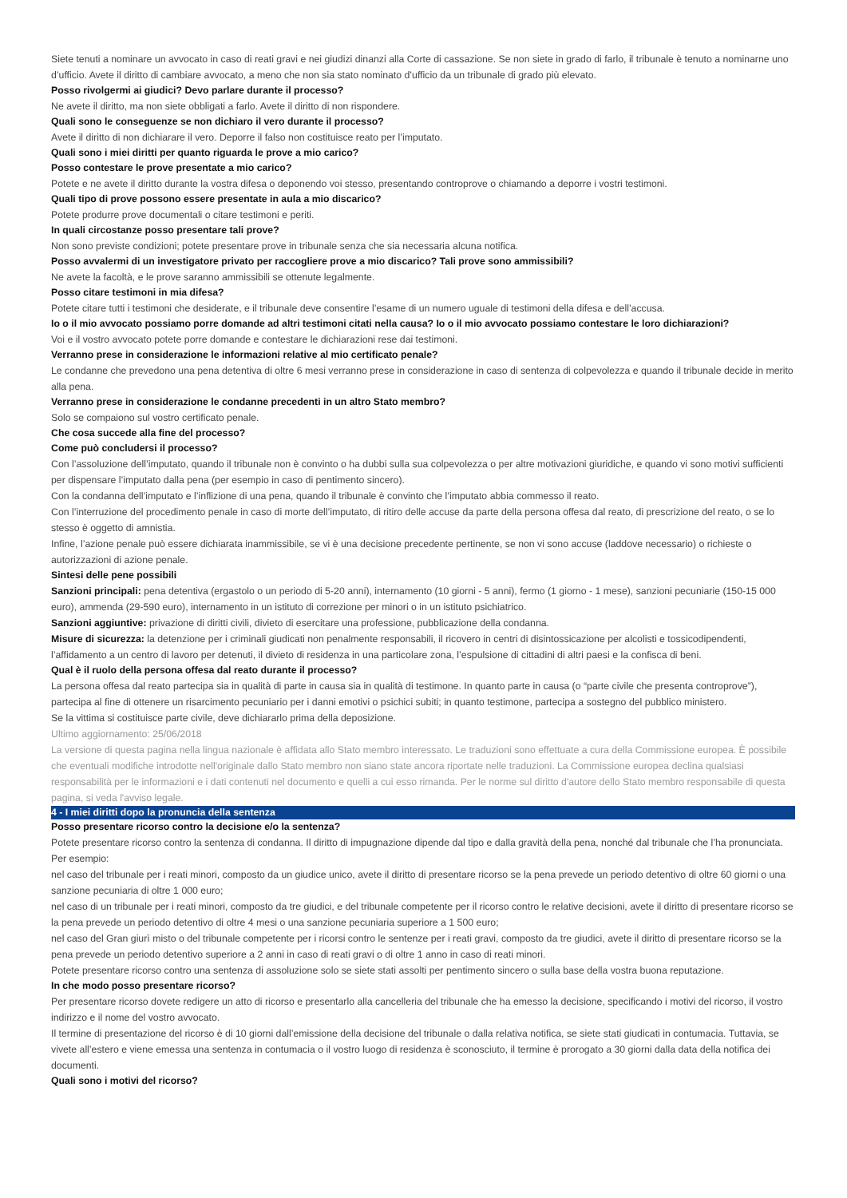Siete tenuti a nominare un avvocato in caso di reati gravi e nei giudizi dinanzi alla Corte di cassazione. Se non siete in grado di farlo, il tribunale è tenuto a nominarne uno d’ufficio. Avete il diritto di cambiare avvocato, a meno che non sia stato nominato d’ufficio da un tribunale di grado più elevato.
Posso rivolgermi ai giudici? Devo parlare durante il processo?
Ne avete il diritto, ma non siete obbligati a farlo. Avete il diritto di non rispondere.
Quali sono le conseguenze se non dichiaro il vero durante il processo?
Avete il diritto di non dichiarare il vero. Deporre il falso non costituisce reato per l’imputato.
Quali sono i miei diritti per quanto riguarda le prove a mio carico?
Posso contestare le prove presentate a mio carico?
Potete e ne avete il diritto durante la vostra difesa o deponendo voi stesso, presentando controprove o chiamando a deporre i vostri testimoni.
Quali tipo di prove possono essere presentate in aula a mio discarico?
Potete produrre prove documentali o citare testimoni e periti.
In quali circostanze posso presentare tali prove?
Non sono previste condizioni; potete presentare prove in tribunale senza che sia necessaria alcuna notifica.
Posso avvalermi di un investigatore privato per raccogliere prove a mio discarico? Tali prove sono ammissibili?
Ne avete la facoltà, e le prove saranno ammissibili se ottenute legalmente.
Posso citare testimoni in mia difesa?
Potete citare tutti i testimoni che desiderate, e il tribunale deve consentire l’esame di un numero uguale di testimoni della difesa e dell’accusa.
Io o il mio avvocato possiamo porre domande ad altri testimoni citati nella causa? Io o il mio avvocato possiamo contestare le loro dichiarazioni?
Voi e il vostro avvocato potete porre domande e contestare le dichiarazioni rese dai testimoni.
Verranno prese in considerazione le informazioni relative al mio certificato penale?
Le condanne che prevedono una pena detentiva di oltre 6 mesi verranno prese in considerazione in caso di sentenza di colpevolezza e quando il tribunale decide in merito alla pena.
Verranno prese in considerazione le condanne precedenti in un altro Stato membro?
Solo se compaiono sul vostro certificato penale.
Che cosa succede alla fine del processo?
Come può concludersi il processo?
Con l’assoluzione dell’imputato, quando il tribunale non è convinto o ha dubbi sulla sua colpevolezza o per altre motivazioni giuridiche, e quando vi sono motivi sufficienti per dispensare l’imputato dalla pena (per esempio in caso di pentimento sincero).
Con la condanna dell’imputato e l’inflizione di una pena, quando il tribunale è convinto che l’imputato abbia commesso il reato.
Con l’interruzione del procedimento penale in caso di morte dell’imputato, di ritiro delle accuse da parte della persona offesa dal reato, di prescrizione del reato, o se lo stesso è oggetto di amnistia.
Infine, l’azione penale può essere dichiarata inammissibile, se vi è una decisione precedente pertinente, se non vi sono accuse (laddove necessario) o richieste o autorizzazioni di azione penale.
Sintesi delle pene possibili
Sanzioni principali: pena detentiva (ergastolo o un periodo di 5-20 anni), internamento (10 giorni - 5 anni), fermo (1 giorno - 1 mese), sanzioni pecuniarie (150-15 000 euro), ammenda (29-590 euro), internamento in un istituto di correzione per minori o in un istituto psichiatrico.
Sanzioni aggiuntive: privazione di diritti civili, divieto di esercitare una professione, pubblicazione della condanna.
Misure di sicurezza: la detenzione per i criminali giudicati non penalmente responsabili, il ricovero in centri di disintossicazione per alcolisti e tossicodipendenti, l’affidamento a un centro di lavoro per detenuti, il divieto di residenza in una particolare zona, l’espulsione di cittadini di altri paesi e la confisca di beni.
Qual è il ruolo della persona offesa dal reato durante il processo?
La persona offesa dal reato partecipa sia in qualità di parte in causa sia in qualità di testimone. In quanto parte in causa (o “parte civile che presenta controprove”), partecipa al fine di ottenere un risarcimento pecuniario per i danni emotivi o psichici subiti; in quanto testimone, partecipa a sostegno del pubblico ministero.
Se la vittima si costituisce parte civile, deve dichiararlo prima della deposizione.
Ultimo aggiornamento: 25/06/2018
La versione di questa pagina nella lingua nazionale è affidata allo Stato membro interessato. Le traduzioni sono effettuate a cura della Commissione europea. È possibile che eventuali modifiche introdotte nell'originale dallo Stato membro non siano state ancora riportate nelle traduzioni. La Commissione europea declina qualsiasi responsabilità per le informazioni e i dati contenuti nel documento e quelli a cui esso rimanda. Per le norme sul diritto d'autore dello Stato membro responsabile di questa pagina, si veda l'avviso legale.
4 - I miei diritti dopo la pronuncia della sentenza
Posso presentare ricorso contro la decisione e/o la sentenza?
Potete presentare ricorso contro la sentenza di condanna. Il diritto di impugnazione dipende dal tipo e dalla gravità della pena, nonché dal tribunale che l’ha pronunciata.
Per esempio:
nel caso del tribunale per i reati minori, composto da un giudice unico, avete il diritto di presentare ricorso se la pena prevede un periodo detentivo di oltre 60 giorni o una sanzione pecuniaria di oltre 1 000 euro;
nel caso di un tribunale per i reati minori, composto da tre giudici, e del tribunale competente per il ricorso contro le relative decisioni, avete il diritto di presentare ricorso se la pena prevede un periodo detentivo di oltre 4 mesi o una sanzione pecuniaria superiore a 1 500 euro;
nel caso del Gran giurì misto o del tribunale competente per i ricorsi contro le sentenze per i reati gravi, composto da tre giudici, avete il diritto di presentare ricorso se la pena prevede un periodo detentivo superiore a 2 anni in caso di reati gravi o di oltre 1 anno in caso di reati minori.
Potete presentare ricorso contro una sentenza di assoluzione solo se siete stati assolti per pentimento sincero o sulla base della vostra buona reputazione.
In che modo posso presentare ricorso?
Per presentare ricorso dovete redigere un atto di ricorso e presentarlo alla cancelleria del tribunale che ha emesso la decisione, specificando i motivi del ricorso, il vostro indirizzo e il nome del vostro avvocato.
Il termine di presentazione del ricorso è di 10 giorni dall’emissione della decisione del tribunale o dalla relativa notifica, se siete stati giudicati in contumacia. Tuttavia, se vivete all’estero e viene emessa una sentenza in contumacia o il vostro luogo di residenza è sconosciuto, il termine è prorogato a 30 giorni dalla data della notifica dei documenti.
Quali sono i motivi del ricorso?